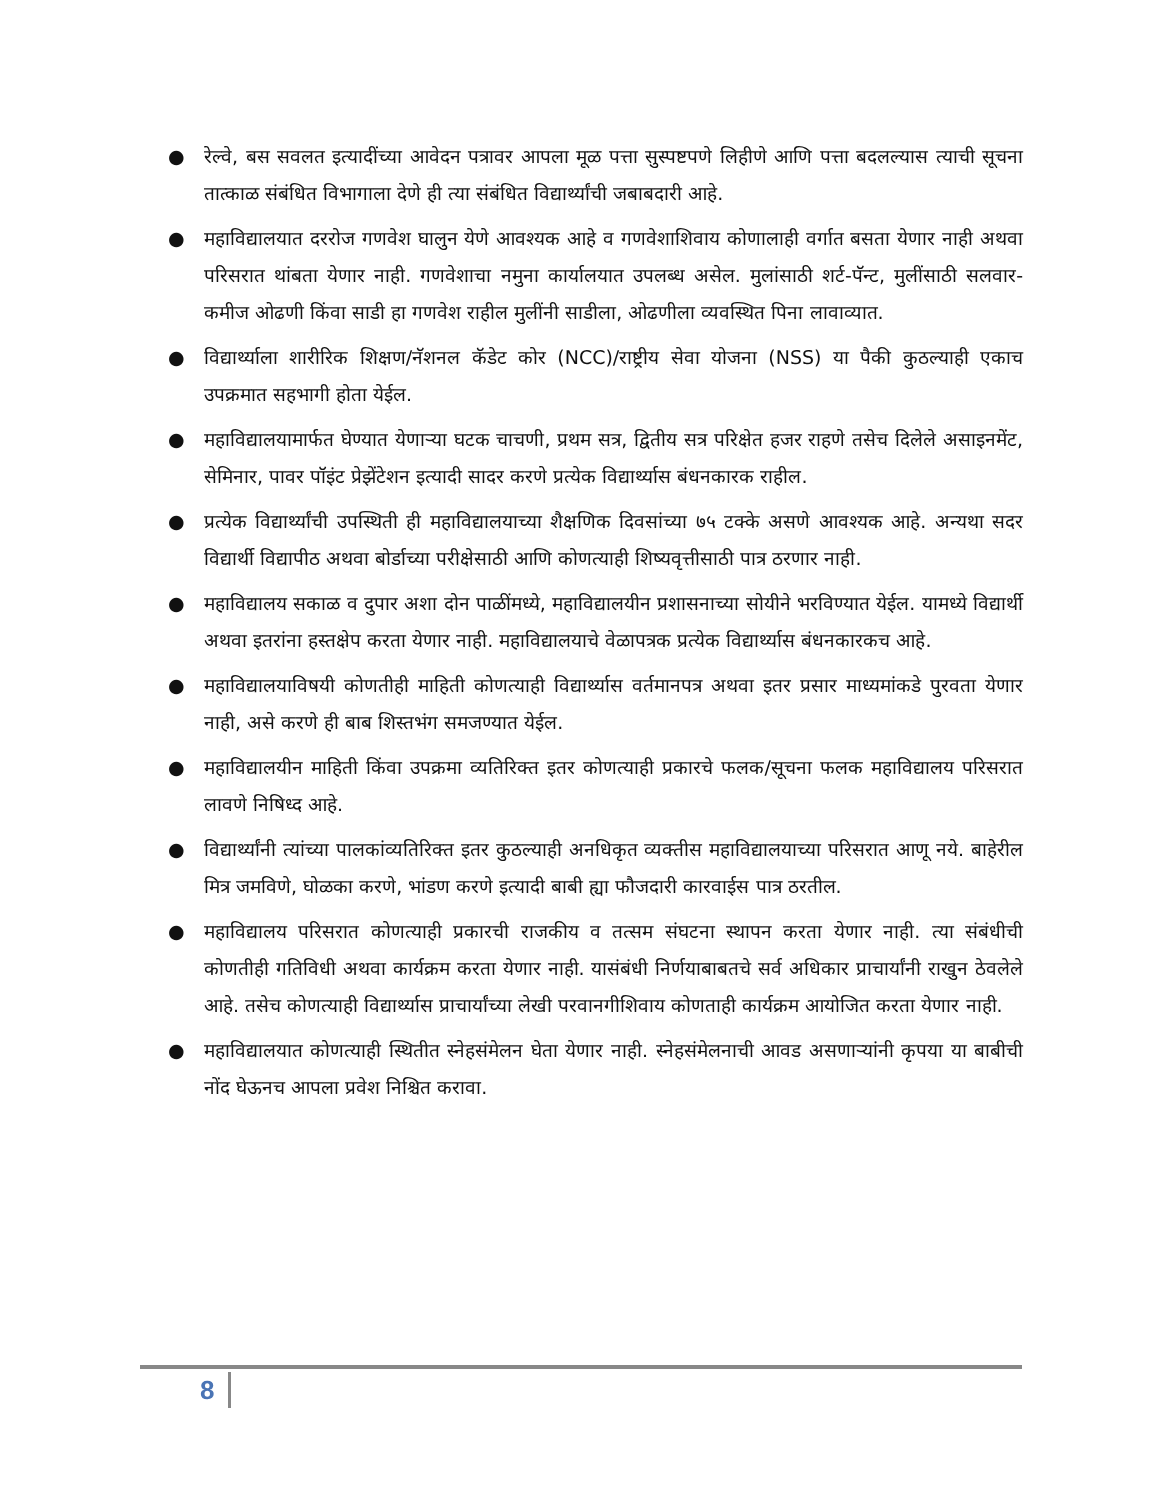● रेल्वे, बस सवलत इत्यादींच्या आवेदन पत्रावर आपला मूळ पत्ता सुस्पष्टपणे लिहीणे आणि पत्ता बदलल्यास त्याची सूचना तात्काळ संबंधित विभागाला देणे ही त्या संबंधित विद्यार्थ्यांची जबाबदारी आहे.
● महाविद्यालयात दररोज गणवेश घालुन येणे आवश्यक आहे व गणवेशाशिवाय कोणालाही वर्गात बसता येणार नाही अथवा परिसरात थांबता येणार नाही. गणवेशाचा नमुना कार्यालयात उपलब्ध असेल. मुलांसाठी शर्ट-पॅन्ट, मुलींसाठी सलवार-कमीज ओढणी किंवा साडी हा गणवेश राहील मुलींनी साडीला, ओढणीला व्यवस्थित पिना लावाव्यात.
● विद्यार्थ्याला शारीरिक शिक्षण/नॅशनल कॅडेट कोर (NCC)/राष्ट्रीय सेवा योजना (NSS) या पैकी कुठल्याही एकाच उपक्रमात सहभागी होता येईल.
● महाविद्यालयामार्फत घेण्यात येणाऱ्या घटक चाचणी, प्रथम सत्र, द्वितीय सत्र परिक्षेत हजर राहणे तसेच दिलेले असाइनमेंट, सेमिनार, पावर पॉइंट प्रेझेंटेशन इत्यादी सादर करणे प्रत्येक विद्यार्थ्यास बंधनकारक राहील.
● प्रत्येक विद्यार्थ्यांची उपस्थिती ही महाविद्यालयाच्या शैक्षणिक दिवसांच्या ७५ टक्के असणे आवश्यक आहे. अन्यथा सदर विद्यार्थी विद्यापीठ अथवा बोर्डाच्या परीक्षेसाठी आणि कोणत्याही शिष्यवृत्तीसाठी पात्र ठरणार नाही.
● महाविद्यालय सकाळ व दुपार अशा दोन पाळींमध्ये, महाविद्यालयीन प्रशासनाच्या सोयीने भरविण्यात येईल. यामध्ये विद्यार्थी अथवा इतरांना हस्तक्षेप करता येणार नाही. महाविद्यालयाचे वेळापत्रक प्रत्येक विद्यार्थ्यास बंधनकारकच आहे.
● महाविद्यालयाविषयी कोणतीही माहिती कोणत्याही विद्यार्थ्यास वर्तमानपत्र अथवा इतर प्रसार माध्यमांकडे पुरवता येणार नाही, असे करणे ही बाब शिस्तभंग समजण्यात येईल.
● महाविद्यालयीन माहिती किंवा उपक्रमा व्यतिरिक्त इतर कोणत्याही प्रकारचे फलक/सूचना फलक महाविद्यालय परिसरात लावणे निषिध्द आहे.
● विद्यार्थ्यांनी त्यांच्या पालकांव्यतिरिक्त इतर कुठल्याही अनधिकृत व्यक्तीस महाविद्यालयाच्या परिसरात आणू नये. बाहेरील मित्र जमविणे, घोळका करणे, भांडण करणे इत्यादी बाबी ह्या फौजदारी कारवाईस पात्र ठरतील.
● महाविद्यालय परिसरात कोणत्याही प्रकारची राजकीय व तत्सम संघटना स्थापन करता येणार नाही. त्या संबंधीची कोणतीही गतिविधी अथवा कार्यक्रम करता येणार नाही. यासंबंधी निर्णयाबाबतचे सर्व अधिकार प्राचार्यांनी राखुन ठेवलेले आहे. तसेच कोणत्याही विद्यार्थ्यास प्राचार्यांच्या लेखी परवानगीशिवाय कोणताही कार्यक्रम आयोजित करता येणार नाही.
● महाविद्यालयात कोणत्याही स्थितीत स्नेहसंमेलन घेता येणार नाही. स्नेहसंमेलनाची आवड असणाऱ्यांनी कृपया या बाबीची नोंद घेऊनच आपला प्रवेश निश्चित करावा.
8